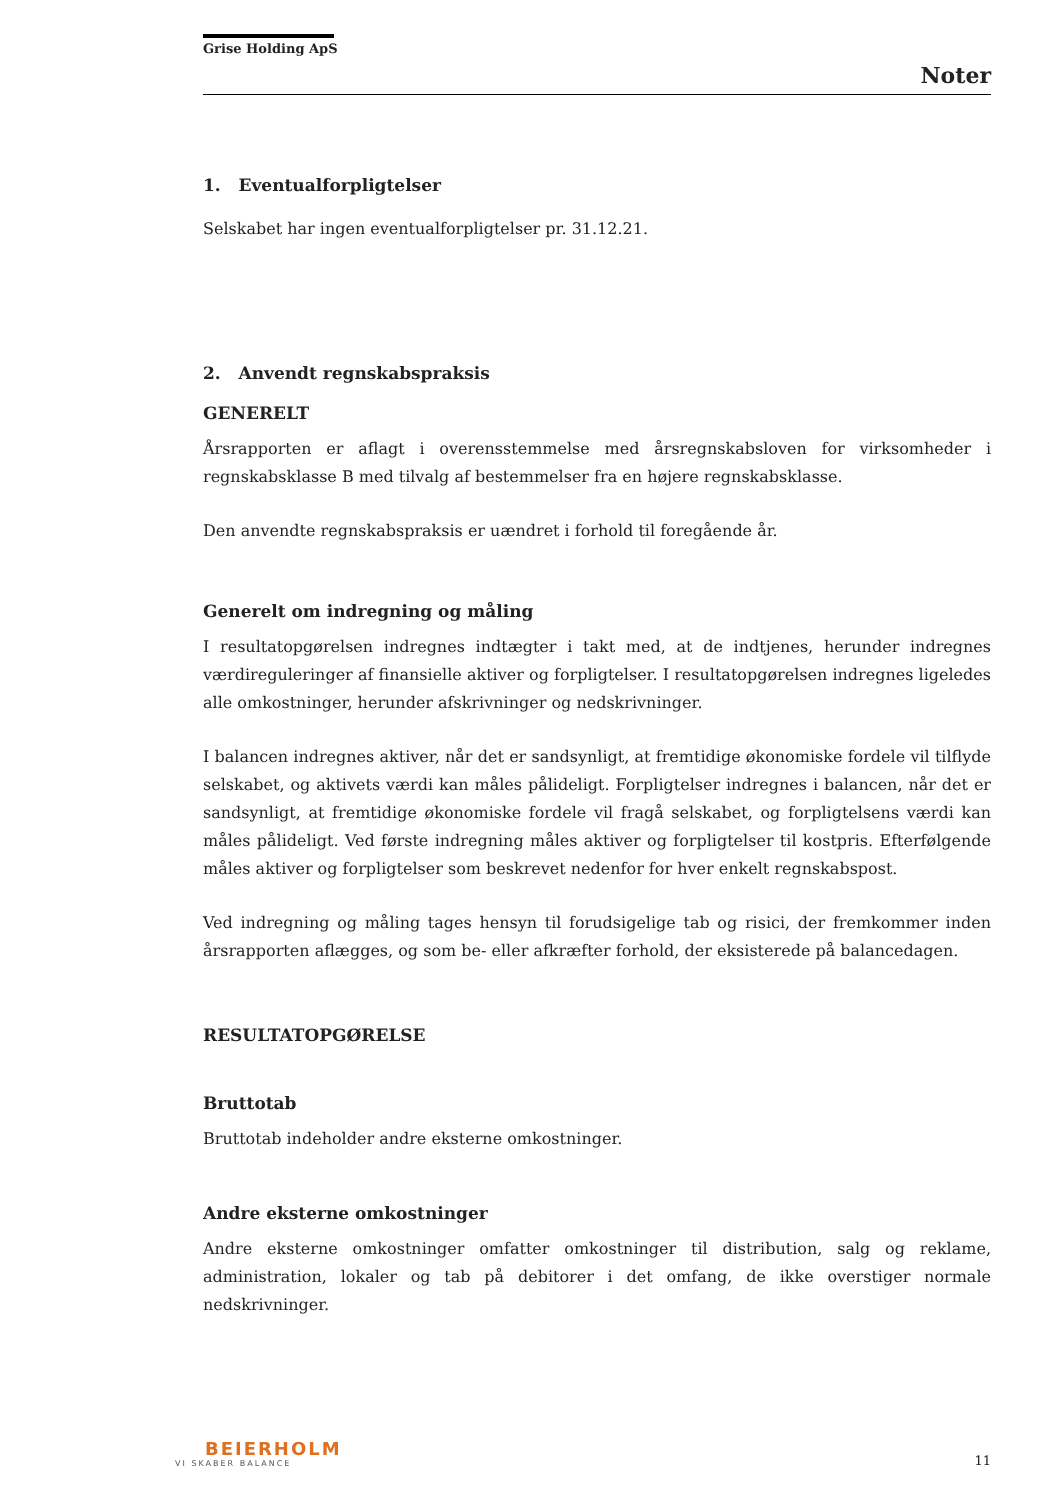Grise Holding ApS
Noter
1. Eventualforpligtelser
Selskabet har ingen eventualforpligtelser pr. 31.12.21.
2. Anvendt regnskabspraksis
GENERELT
Årsrapporten er aflagt i overensstemmelse med årsregnskabsloven for virksomheder i regnskabsklasse B med tilvalg af bestemmelser fra en højere regnskabsklasse.
Den anvendte regnskabspraksis er uændret i forhold til foregående år.
Generelt om indregning og måling
I resultatopgørelsen indregnes indtægter i takt med, at de indtjenes, herunder indregnes værdireguleringer af finansielle aktiver og forpligtelser. I resultatopgørelsen indregnes ligeledes alle omkostninger, herunder afskrivninger og nedskrivninger.
I balancen indregnes aktiver, når det er sandsynligt, at fremtidige økonomiske fordele vil tilflyde selskabet, og aktivets værdi kan måles pålideligt. Forpligtelser indregnes i balancen, når det er sandsynligt, at fremtidige økonomiske fordele vil fragå selskabet, og forpligtelsens værdi kan måles pålideligt. Ved første indregning måles aktiver og forpligtelser til kostpris. Efterfølgende måles aktiver og forpligtelser som beskrevet nedenfor for hver enkelt regnskabspost.
Ved indregning og måling tages hensyn til forudsigelige tab og risici, der fremkommer inden årsrapporten aflægges, og som be- eller afkræfter forhold, der eksisterede på balancedagen.
RESULTATOPGØRELSE
Bruttotab
Bruttotab indeholder andre eksterne omkostninger.
Andre eksterne omkostninger
Andre eksterne omkostninger omfatter omkostninger til distribution, salg og reklame, administration, lokaler og tab på debitorer i det omfang, de ikke overstiger normale nedskrivninger.
BEIERHOLM
VI SKABER BALANCE
11